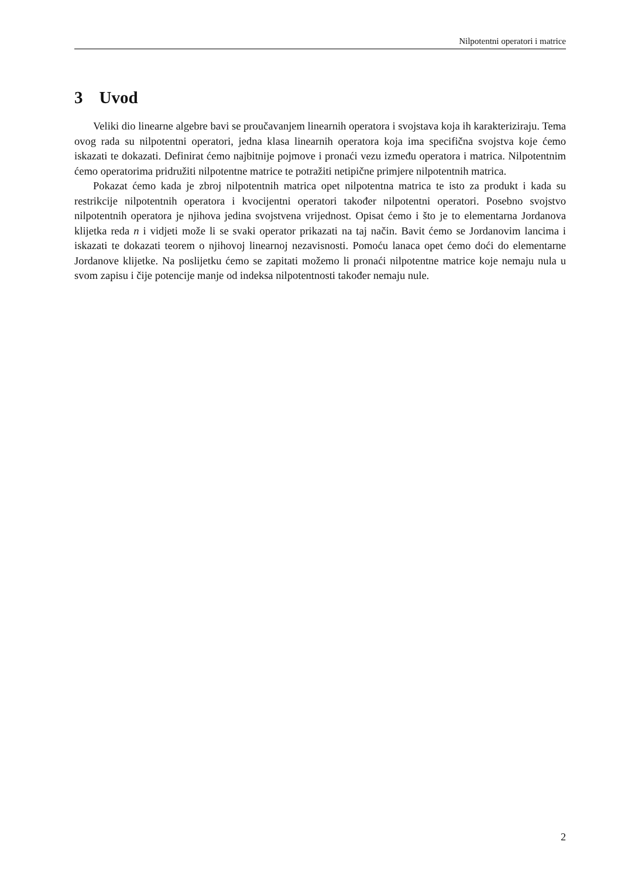Nilpotentni operatori i matrice
3 Uvod
Veliki dio linearne algebre bavi se proučavanjem linearnih operatora i svojstava koja ih karakteriziraju. Tema ovog rada su nilpotentni operatori, jedna klasa linearnih operatora koja ima specifična svojstva koje ćemo iskazati te dokazati. Definirat ćemo najbitnije pojmove i pronaći vezu između operatora i matrica. Nilpotentnim ćemo operatorima pridružiti nilpotentne matrice te potražiti netipične primjere nilpotentnih matrica.
Pokazat ćemo kada je zbroj nilpotentnih matrica opet nilpotentna matrica te isto za produkt i kada su restrikcije nilpotentnih operatora i kvocijentni operatori također nilpotentni operatori. Posebno svojstvo nilpotentnih operatora je njihova jedina svojstvena vrijednost. Opisat ćemo i što je to elementarna Jordanova klijetka reda n i vidjeti može li se svaki operator prikazati na taj način. Bavit ćemo se Jordanovim lancima i iskazati te dokazati teorem o njihovoj linearnoj nezavisnosti. Pomoću lanaca opet ćemo doći do elementarne Jordanove klijetke. Na poslijetku ćemo se zapitati možemo li pronaći nilpotentne matrice koje nemaju nula u svom zapisu i čije potencije manje od indeksa nilpotentnosti također nemaju nule.
2